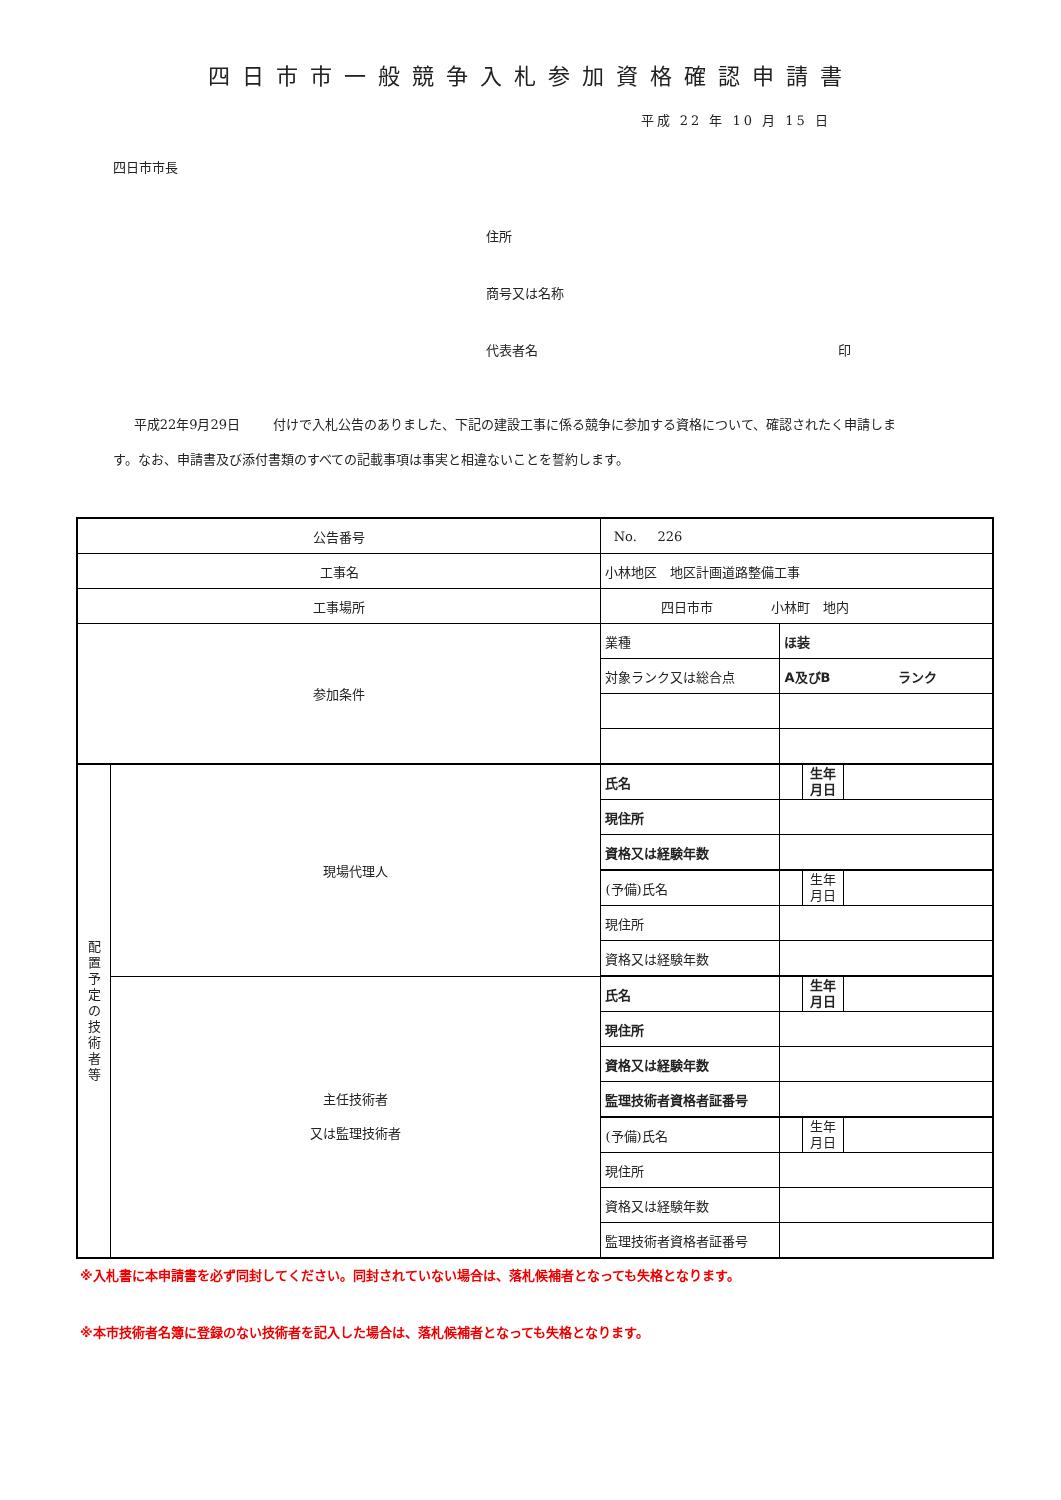四日市市一般競争入札参加資格確認申請書
平成 22 年 10 月 15 日
四日市市長
住所
商号又は名称
代表者名 印
平成22年9月29日 付けで入札公告のありました、下記の建設工事に係る競争に参加する資格について、確認されたく申請します。なお、申請書及び添付書類のすべての記載事項は事実と相違ないことを誓約します。
| 公告番号 | | No. 226 | | | |
| 工事名 | | 小林地区 地区計画道路整備工事 | | | |
| 工事場所 | | 四日市市 小林町 地内 | | | |
| 参加条件 | | 業種 | ほ装 | | |
| | | 対象ランク又は総合点 | A及びB ランク | | |
| 配 置 予 定 の 技 術 者 等 | 現場代理人 | 氏名 | | 生年 月日 | |
| | | 現住所 | | | |
| | | 資格又は経験年数 | | | |
| | | (予備)氏名 | | 生年 月日 | |
| | | 現住所 | | | |
| | | 資格又は経験年数 | | | |
| | 主任技術者 又は監理技術者 | 氏名 | | 生年 月日 | |
| | | 現住所 | | | |
| | | 資格又は経験年数 | | | |
| | | 監理技術者資格者証番号 | | | |
| | | (予備)氏名 | | 生年 月日 | |
| | | 現住所 | | | |
| | | 資格又は経験年数 | | | |
| | | 監理技術者資格者証番号 | | | |
※入札書に本申請書を必ず同封してください。同封されていない場合は、落札候補者となっても失格となります。
※本市技術者名簿に登録のない技術者を記入した場合は、落札候補者となっても失格となります。